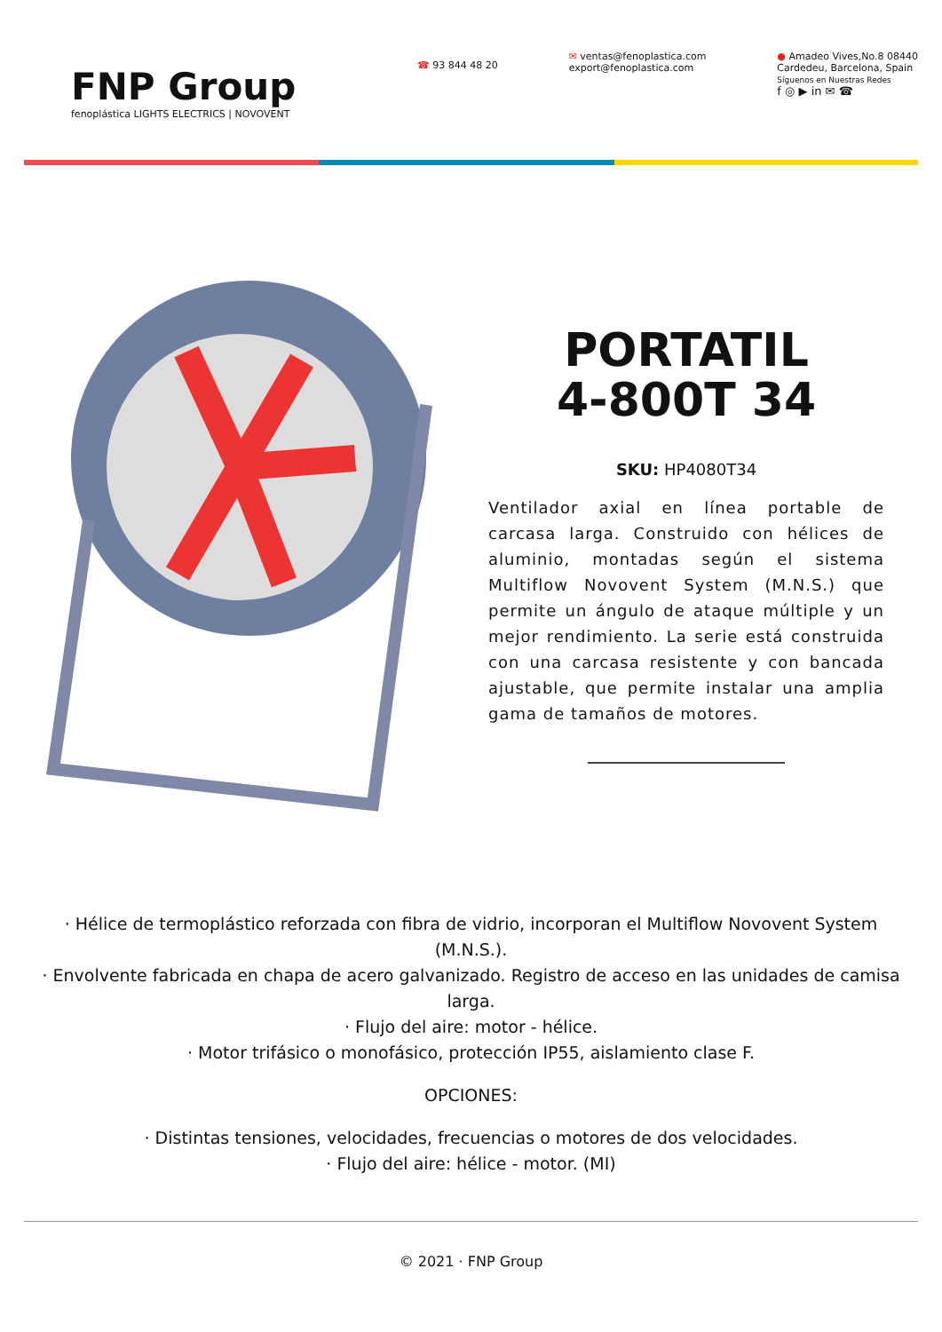FNP Group
fenoplástica LIGHTS ELECTRICS | NOVOVENT
☎ 93 844 48 20
✉ ventas@fenoplastica.com
export@fenoplastica.com
● Amadeo Vives,No.8 08440
Cardedeu, Barcelona, Spain
Síguenos en Nuestras Redes
f ◎ ▶ in ✉ ☎
PORTATIL
4-800T 34
SKU: HP4080T34
Ventilador axial en línea portable de carcasa larga. Construido con hélices de aluminio, montadas según el sistema Multiflow Novovent System (M.N.S.) que permite un ángulo de ataque múltiple y un mejor rendimiento. La serie está construida con una carcasa resistente y con bancada ajustable, que permite instalar una amplia gama de tamaños de motores.
· Hélice de termoplástico reforzada con fibra de vidrio, incorporan el Multiflow Novovent System (M.N.S.).
· Envolvente fabricada en chapa de acero galvanizado. Registro de acceso en las unidades de camisa larga.
· Flujo del aire: motor - hélice.
· Motor trifásico o monofásico, protección IP55, aislamiento clase F.
OPCIONES:
· Distintas tensiones, velocidades, frecuencias o motores de dos velocidades.
· Flujo del aire: hélice - motor. (MI)
© 2021 · FNP Group